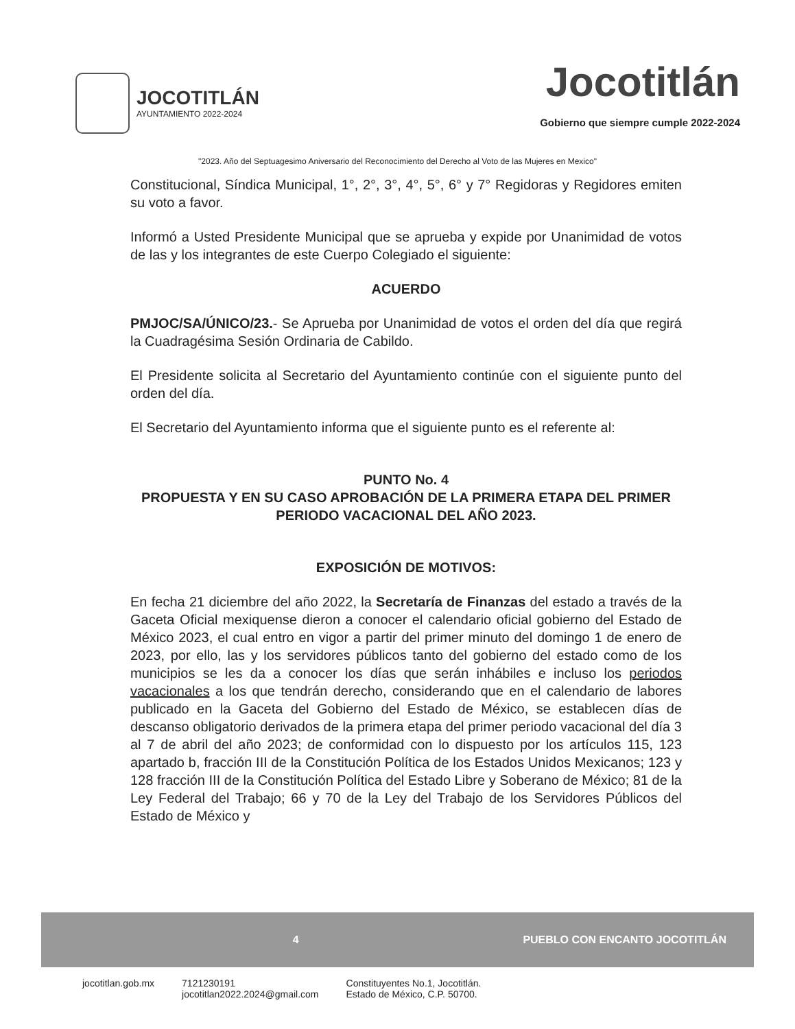JOCOTITLÁN
AYUNTAMIENTO 2022-2024
Jocotitlán
Gobierno que siempre cumple 2022-2024
"2023. Año del Septuagesimo Aniversario del Reconocimiento del Derecho al Voto de las Mujeres en Mexico"
Constitucional, Síndica Municipal, 1°, 2°, 3°, 4°, 5°, 6° y 7° Regidoras y Regidores emiten su voto a favor.
Informó a Usted Presidente Municipal que se aprueba y expide por Unanimidad de votos de las y los integrantes de este Cuerpo Colegiado el siguiente:
ACUERDO
PMJOC/SA/ÚNICO/23.- Se Aprueba por Unanimidad de votos el orden del día que regirá la Cuadragésima Sesión Ordinaria de Cabildo.
El Presidente solicita al Secretario del Ayuntamiento continúe con el siguiente punto del orden del día.
El Secretario del Ayuntamiento informa que el siguiente punto es el referente al:
PUNTO No. 4
PROPUESTA Y EN SU CASO APROBACIÓN DE LA PRIMERA ETAPA DEL PRIMER PERIODO VACACIONAL DEL AÑO 2023.
EXPOSICIÓN DE MOTIVOS:
En fecha 21 diciembre del año 2022, la Secretaría de Finanzas del estado a través de la Gaceta Oficial mexiquense dieron a conocer el calendario oficial gobierno del Estado de México 2023, el cual entro en vigor a partir del primer minuto del domingo 1 de enero de 2023, por ello, las y los servidores públicos tanto del gobierno del estado como de los municipios se les da a conocer los días que serán inhábiles e incluso los periodos vacacionales a los que tendrán derecho, considerando que en el calendario de labores publicado en la Gaceta del Gobierno del Estado de México, se establecen días de descanso obligatorio derivados de la primera etapa del primer periodo vacacional del día 3 al 7 de abril del año 2023; de conformidad con lo dispuesto por los artículos 115, 123 apartado b, fracción III de la Constitución Política de los Estados Unidos Mexicanos; 123 y 128 fracción III de la Constitución Política del Estado Libre y Soberano de México; 81 de la Ley Federal del Trabajo; 66 y 70 de la Ley del Trabajo de los Servidores Públicos del Estado de México y
4 PUEBLO CON ENCANTO JOCOTITLÁN
jocotitlan.gob.mx 7121230191
jocotitlan2022.2024@gmail.com Constituyentes No.1, Jocotitlán.
Estado de México, C.P. 50700.